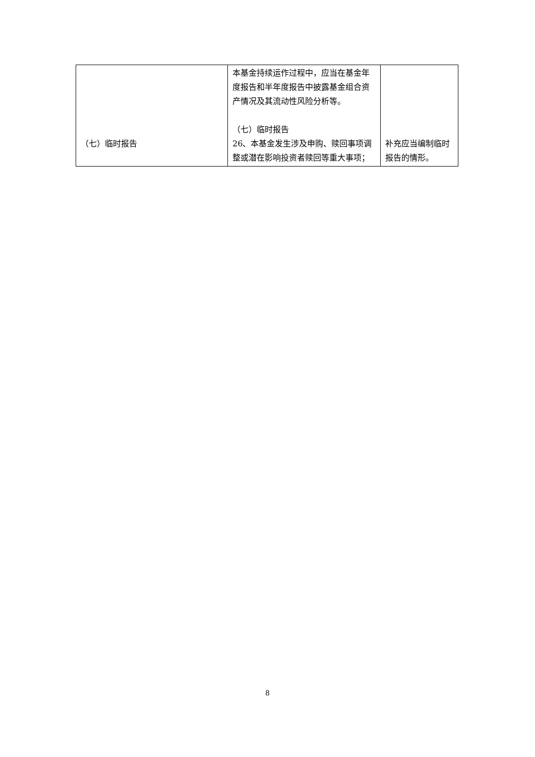| （七）临时报告 | 本基金持续运作过程中，应当在基金年度报告和半年度报告中披露基金组合资产情况及其流动性风险分析等。 （七）临时报告 26、本基金发生涉及申购、赎回事项调整或潜在影响投资者赎回等重大事项； | 补充应当编制临时报告的情形。 |
8